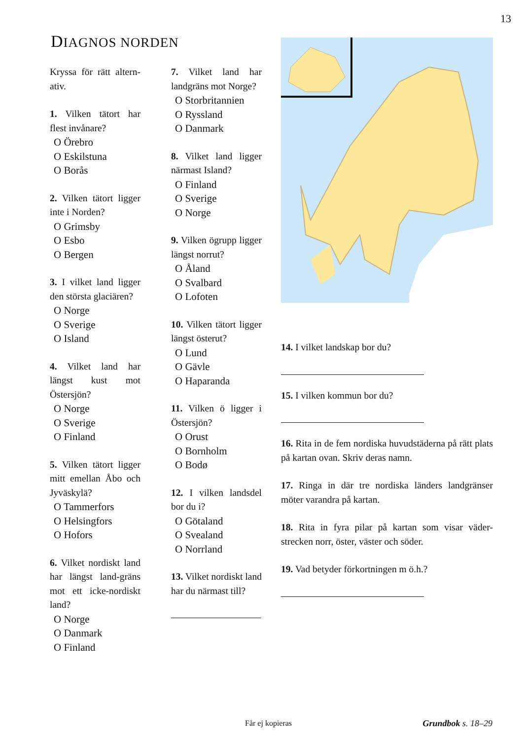13
DIAGNOS NORDEN
Kryssa för rätt altern-ativ.
1. Vilken tätort har flest invånare?
O Örebro
O Eskilstuna
O Borås
2. Vilken tätort ligger inte i Norden?
O Grimsby
O Esbo
O Bergen
3. I vilket land ligger den största glaciären?
O Norge
O Sverige
O Island
4. Vilket land har längst kust mot Östersjön?
O Norge
O Sverige
O Finland
5. Vilken tätort ligger mitt emellan Åbo och Jyväskylä?
O Tammerfors
O Helsingfors
O Hofors
6. Vilket nordiskt land har längst land-gräns mot ett icke-nordiskt land?
O Norge
O Danmark
O Finland
7. Vilket land har landgräns mot Norge?
O Storbritannien
O Ryssland
O Danmark
8. Vilket land ligger närmast Island?
O Finland
O Sverige
O Norge
9. Vilken ögrupp ligger längst norrut?
O Åland
O Svalbard
O Lofoten
10. Vilken tätort ligger längst österut?
O Lund
O Gävle
O Haparanda
11. Vilken ö ligger i Östersjön?
O Orust
O Bornholm
O Bodø
12. I vilken landsdel bor du i?
O Götaland
O Svealand
O Norrland
13. Vilket nordiskt land har du närmast till?
14. I vilket landskap bor du?
15. I vilken kommun bor du?
16. Rita in de fem nordiska huvudstäderna på rätt plats på kartan ovan. Skriv deras namn.
17. Ringa in där tre nordiska länders landgränser möter varandra på kartan.
18. Rita in fyra pilar på kartan som visar väder-strecken norr, öster, väster och söder.
19. Vad betyder förkortningen m ö.h.?
Får ej kopieras Grundbok s. 18–29